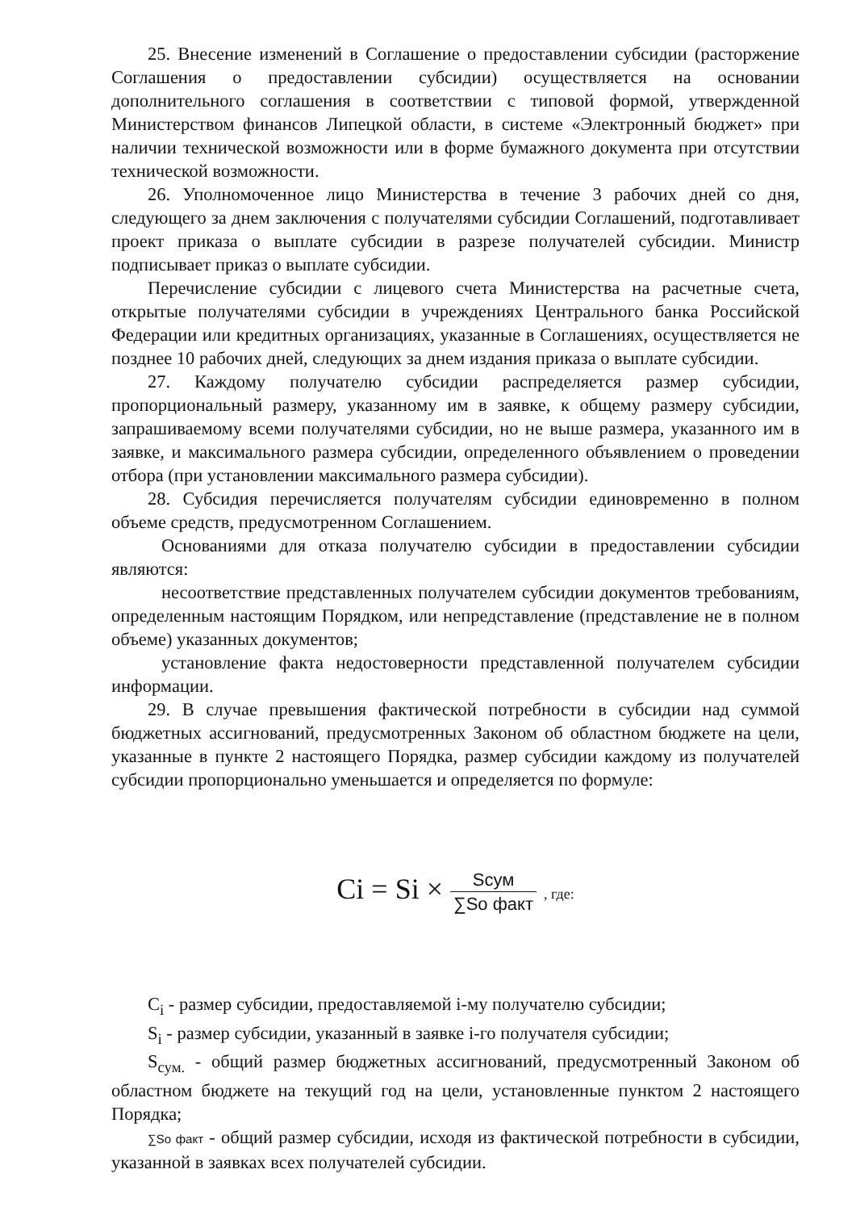25. Внесение изменений в Соглашение о предоставлении субсидии (расторжение Соглашения о предоставлении субсидии) осуществляется на основании дополнительного соглашения в соответствии с типовой формой, утвержденной Министерством финансов Липецкой области, в системе «Электронный бюджет» при наличии технической возможности или в форме бумажного документа при отсутствии технической возможности.
26. Уполномоченное лицо Министерства в течение 3 рабочих дней со дня, следующего за днем заключения с получателями субсидии Соглашений, подготавливает проект приказа о выплате субсидии в разрезе получателей субсидии. Министр подписывает приказ о выплате субсидии.
Перечисление субсидии с лицевого счета Министерства на расчетные счета, открытые получателями субсидии в учреждениях Центрального банка Российской Федерации или кредитных организациях, указанные в Соглашениях, осуществляется не позднее 10 рабочих дней, следующих за днем издания приказа о выплате субсидии.
27. Каждому получателю субсидии распределяется размер субсидии, пропорциональный размеру, указанному им в заявке, к общему размеру субсидии, запрашиваемому всеми получателями субсидии, но не выше размера, указанного им в заявке, и максимального размера субсидии, определенного объявлением о проведении отбора (при установлении максимального размера субсидии).
28. Субсидия перечисляется получателям субсидии единовременно в полном объеме средств, предусмотренном Соглашением.
Основаниями для отказа получателю субсидии в предоставлении субсидии являются:
несоответствие представленных получателем субсидии документов требованиям, определенным настоящим Порядком, или непредставление (представление не в полном объеме) указанных документов;
установление факта недостоверности представленной получателем субсидии информации.
29. В случае превышения фактической потребности в субсидии над суммой бюджетных ассигнований, предусмотренных Законом об областном бюджете на цели, указанные в пункте 2 настоящего Порядка, размер субсидии каждому из получателей субсидии пропорционально уменьшается и определяется по формуле:
Ci = Si × Sсум ∑So факт , где:
C<sub>i</sub> - размер субсидии, предоставляемой i-му получателю субсидии;
S<sub>i</sub> - размер субсидии, указанный в заявке i-го получателя субсидии;
S<sub>сум.</sub> - общий размер бюджетных ассигнований, предусмотренный Законом об областном бюджете на текущий год на цели, установленные пунктом 2 настоящего Порядка;
∑So факт - общий размер субсидии, исходя из фактической потребности в субсидии, указанной в заявках всех получателей субсидии.